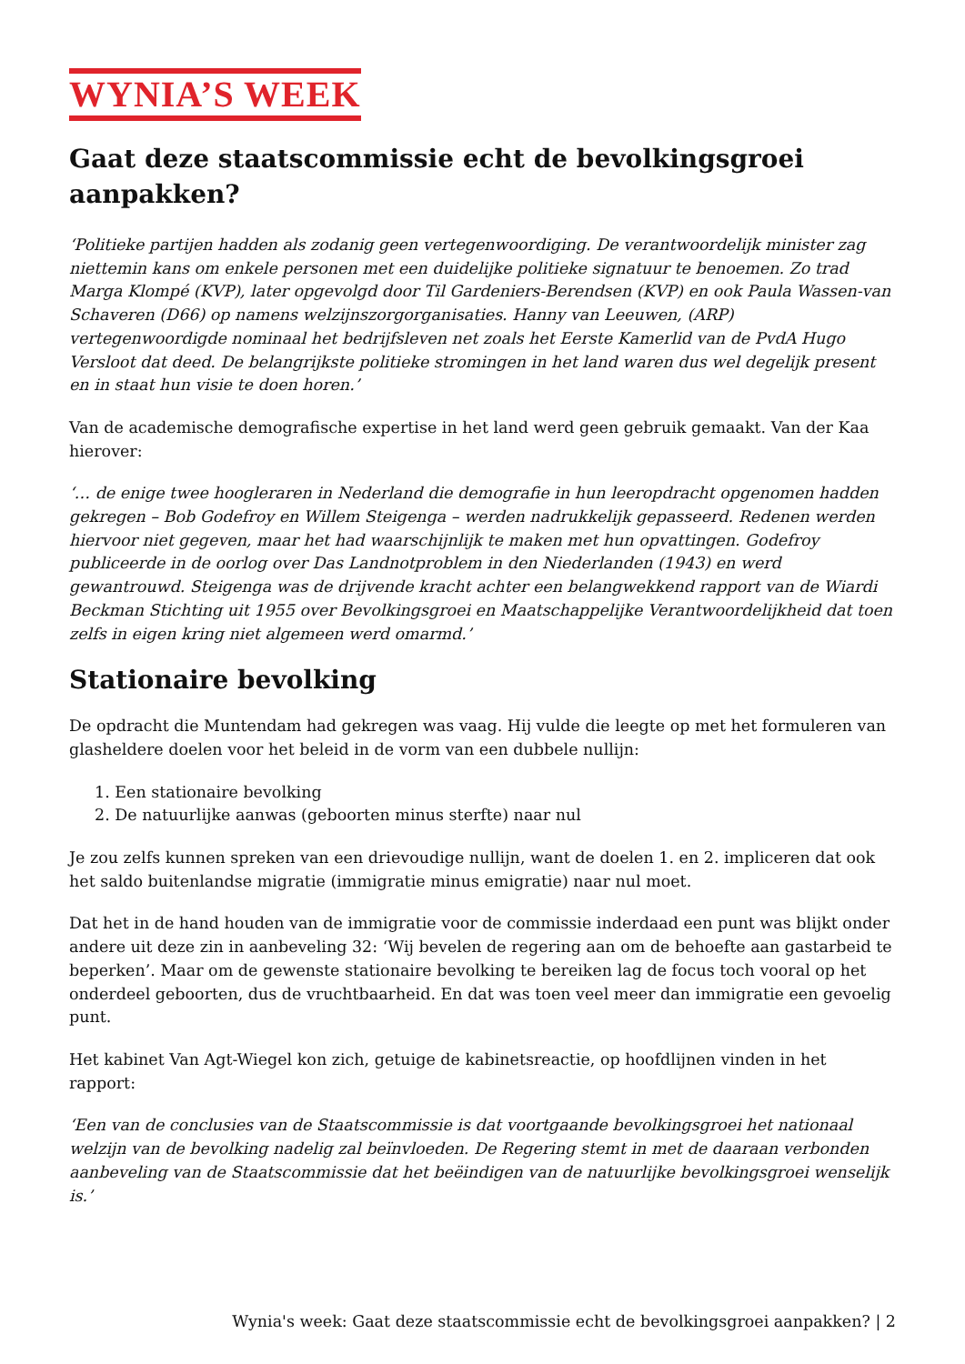WYNIA’S WEEK
Gaat deze staatscommissie echt de bevolkingsgroei aanpakken?
‘Politieke partijen hadden als zodanig geen vertegenwoordiging. De verantwoordelijk minister zag niettemin kans om enkele personen met een duidelijke politieke signatuur te benoemen. Zo trad Marga Klompé (KVP), later opgevolgd door Til Gardeniers-Berendsen (KVP) en ook Paula Wassen-van Schaveren (D66) op namens welzijnszorgorganisaties. Hanny van Leeuwen, (ARP) vertegenwoordigde nominaal het bedrijfsleven net zoals het Eerste Kamerlid van de PvdA Hugo Versloot dat deed. De belangrijkste politieke stromingen in het land waren dus wel degelijk present en in staat hun visie te doen horen.’
Van de academische demografische expertise in het land werd geen gebruik gemaakt. Van der Kaa hierover:
‘… de enige twee hoogleraren in Nederland die demografie in hun leeropdracht opgenomen hadden gekregen – Bob Godefroy en Willem Steigenga – werden nadrukkelijk gepasseerd. Redenen werden hiervoor niet gegeven, maar het had waarschijnlijk te maken met hun opvattingen. Godefroy publiceerde in de oorlog over Das Landnotproblem in den Niederlanden (1943) en werd gewantrouwd. Steigenga was de drijvende kracht achter een belangwekkend rapport van de Wiardi Beckman Stichting uit 1955 over Bevolkingsgroei en Maatschappelijke Verantwoordelijkheid dat toen zelfs in eigen kring niet algemeen werd omarmd.’
Stationaire bevolking
De opdracht die Muntendam had gekregen was vaag. Hij vulde die leegte op met het formuleren van glasheldere doelen voor het beleid in de vorm van een dubbele nullijn:
1. Een stationaire bevolking
2. De natuurlijke aanwas (geboorten minus sterfte) naar nul
Je zou zelfs kunnen spreken van een drievoudige nullijn, want de doelen 1. en 2. impliceren dat ook het saldo buitenlandse migratie (immigratie minus emigratie) naar nul moet.
Dat het in de hand houden van de immigratie voor de commissie inderdaad een punt was blijkt onder andere uit deze zin in aanbeveling 32: ‘Wij bevelen de regering aan om de behoefte aan gastarbeid te beperken’. Maar om de gewenste stationaire bevolking te bereiken lag de focus toch vooral op het onderdeel geboorten, dus de vruchtbaarheid. En dat was toen veel meer dan immigratie een gevoelig punt.
Het kabinet Van Agt-Wiegel kon zich, getuige de kabinetsreactie, op hoofdlijnen vinden in het rapport:
‘Een van de conclusies van de Staatscommissie is dat voortgaande bevolkingsgroei het nationaal welzijn van de bevolking nadelig zal beïnvloeden. De Regering stemt in met de daaraan verbonden aanbeveling van de Staatscommissie dat het beëindigen van de natuurlijke bevolkingsgroei wenselijk is.’
Wynia's week: Gaat deze staatscommissie echt de bevolkingsgroei aanpakken? | 2